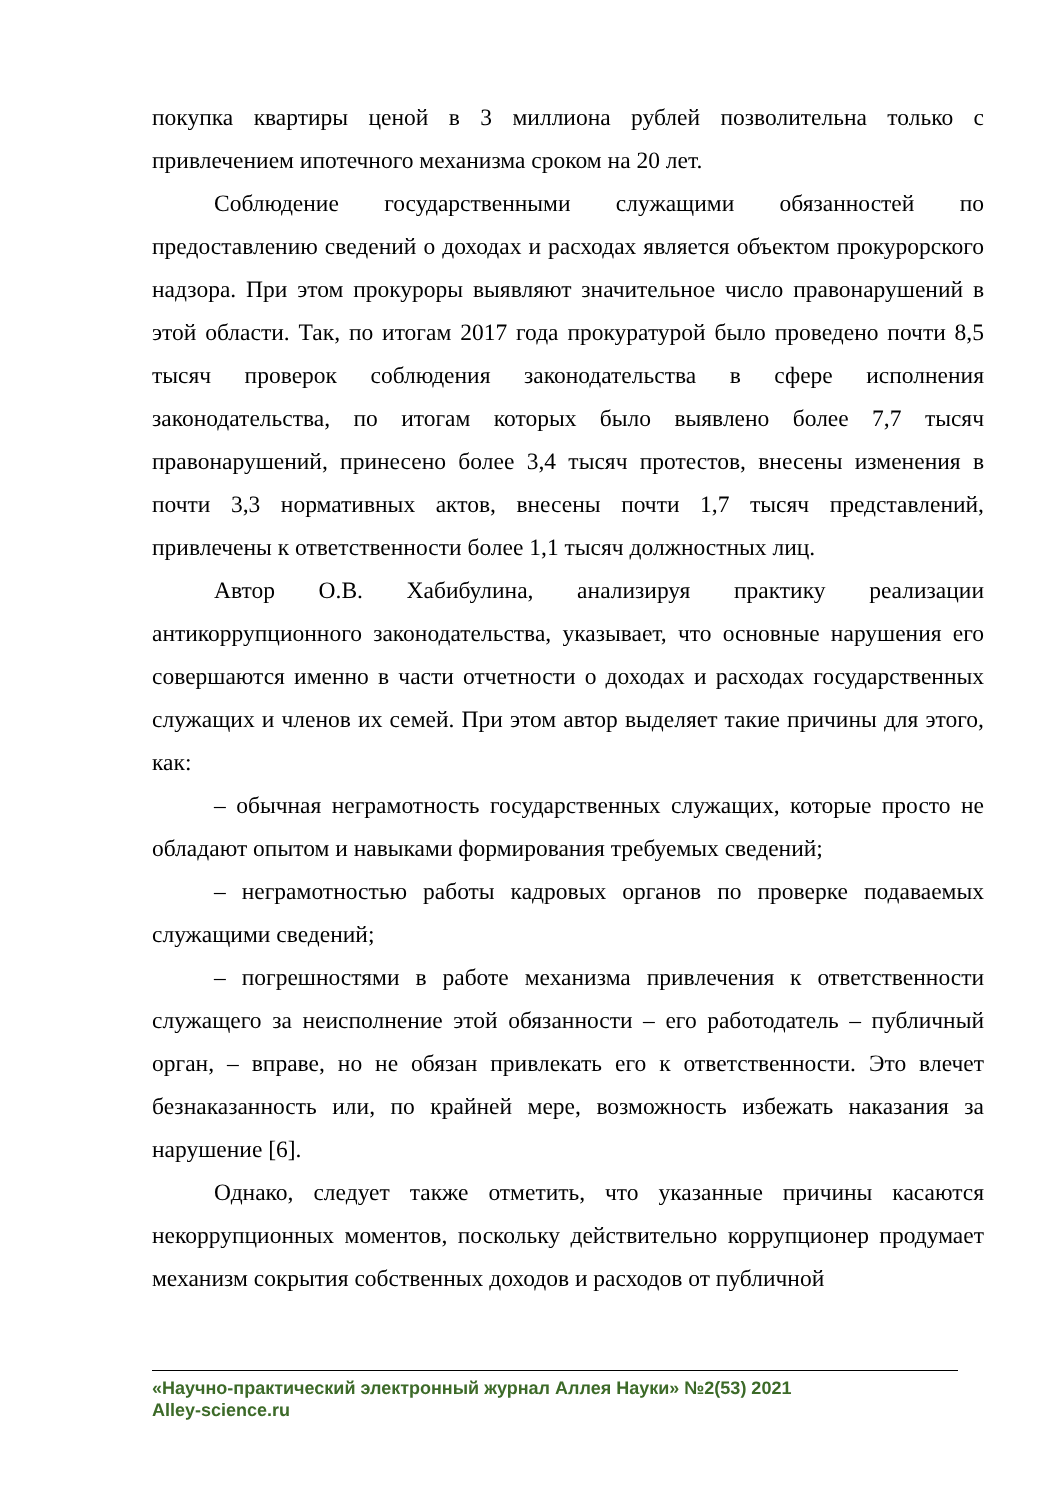покупка квартиры ценой в 3 миллиона рублей позволительна только с привлечением ипотечного механизма сроком на 20 лет.
Соблюдение государственными служащими обязанностей по предоставлению сведений о доходах и расходах является объектом прокурорского надзора. При этом прокуроры выявляют значительное число правонарушений в этой области. Так, по итогам 2017 года прокуратурой было проведено почти 8,5 тысяч проверок соблюдения законодательства в сфере исполнения законодательства, по итогам которых было выявлено более 7,7 тысяч правонарушений, принесено более 3,4 тысяч протестов, внесены изменения в почти 3,3 нормативных актов, внесены почти 1,7 тысяч представлений, привлечены к ответственности более 1,1 тысяч должностных лиц.
Автор О.В. Хабибулина, анализируя практику реализации антикоррупционного законодательства, указывает, что основные нарушения его совершаются именно в части отчетности о доходах и расходах государственных служащих и членов их семей. При этом автор выделяет такие причины для этого, как:
– обычная неграмотность государственных служащих, которые просто не обладают опытом и навыками формирования требуемых сведений;
– неграмотностью работы кадровых органов по проверке подаваемых служащими сведений;
– погрешностями в работе механизма привлечения к ответственности служащего за неисполнение этой обязанности – его работодатель – публичный орган, – вправе, но не обязан привлекать его к ответственности. Это влечет безнаказанность или, по крайней мере, возможность избежать наказания за нарушение [6].
Однако, следует также отметить, что указанные причины касаются некоррупционных моментов, поскольку действительно коррупционер продумает механизм сокрытия собственных доходов и расходов от публичной
«Научно-практический электронный журнал Аллея Науки» №2(53) 2021
Alley-science.ru